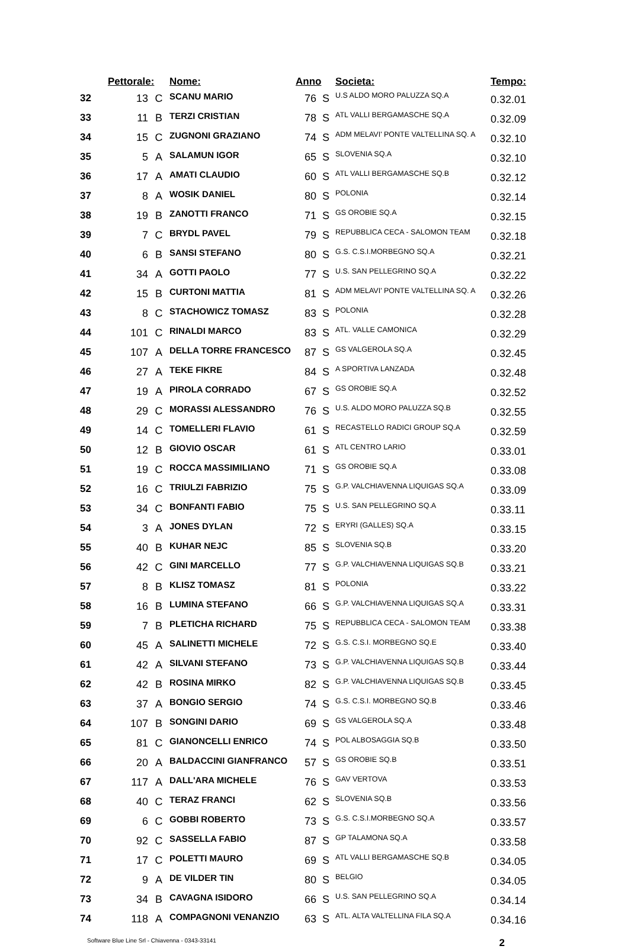| | Pettorale: | | Nome: | Anno | | Societa: | Tempo: |
| --- | --- | --- | --- | --- | --- | --- | --- |
| 32 | 13 | C | SCANU MARIO | 76 | S | U.S ALDO MORO PALUZZA SQ.A | 0.32.01 |
| 33 | 11 | B | TERZI CRISTIAN | 78 | S | ATL VALLI BERGAMASCHE SQ.A | 0.32.09 |
| 34 | 15 | C | ZUGNONI GRAZIANO | 74 | S | ADM MELAVI' PONTE VALTELLINA SQ. A | 0.32.10 |
| 35 | 5 | A | SALAMUN IGOR | 65 | S | SLOVENIA SQ.A | 0.32.10 |
| 36 | 17 | A | AMATI CLAUDIO | 60 | S | ATL VALLI BERGAMASCHE SQ.B | 0.32.12 |
| 37 | 8 | A | WOSIK DANIEL | 80 | S | POLONIA | 0.32.14 |
| 38 | 19 | B | ZANOTTI FRANCO | 71 | S | GS OROBIE SQ.A | 0.32.15 |
| 39 | 7 | C | BRYDL PAVEL | 79 | S | REPUBBLICA CECA - SALOMON TEAM | 0.32.18 |
| 40 | 6 | B | SANSI STEFANO | 80 | S | G.S. C.S.I.MORBEGNO SQ.A | 0.32.21 |
| 41 | 34 | A | GOTTI PAOLO | 77 | S | U.S. SAN PELLEGRINO SQ.A | 0.32.22 |
| 42 | 15 | B | CURTONI MATTIA | 81 | S | ADM MELAVI' PONTE VALTELLINA SQ. A | 0.32.26 |
| 43 | 8 | C | STACHOWICZ TOMASZ | 83 | S | POLONIA | 0.32.28 |
| 44 | 101 | C | RINALDI MARCO | 83 | S | ATL. VALLE CAMONICA | 0.32.29 |
| 45 | 107 | A | DELLA TORRE FRANCESCO | 87 | S | GS VALGEROLA SQ.A | 0.32.45 |
| 46 | 27 | A | TEKE FIKRE | 84 | S | A SPORTIVA LANZADA | 0.32.48 |
| 47 | 19 | A | PIROLA CORRADO | 67 | S | GS OROBIE SQ.A | 0.32.52 |
| 48 | 29 | C | MORASSI ALESSANDRO | 76 | S | U.S. ALDO MORO PALUZZA SQ.B | 0.32.55 |
| 49 | 14 | C | TOMELLERI FLAVIO | 61 | S | RECASTELLO RADICI GROUP SQ.A | 0.32.59 |
| 50 | 12 | B | GIOVIO OSCAR | 61 | S | ATL CENTRO LARIO | 0.33.01 |
| 51 | 19 | C | ROCCA MASSIMILIANO | 71 | S | GS OROBIE SQ.A | 0.33.08 |
| 52 | 16 | C | TRIULZI FABRIZIO | 75 | S | G.P. VALCHIAVENNA LIQUIGAS SQ.A | 0.33.09 |
| 53 | 34 | C | BONFANTI FABIO | 75 | S | U.S. SAN PELLEGRINO SQ.A | 0.33.11 |
| 54 | 3 | A | JONES DYLAN | 72 | S | ERYRI (GALLES) SQ.A | 0.33.15 |
| 55 | 40 | B | KUHAR NEJC | 85 | S | SLOVENIA SQ.B | 0.33.20 |
| 56 | 42 | C | GINI MARCELLO | 77 | S | G.P. VALCHIAVENNA LIQUIGAS SQ.B | 0.33.21 |
| 57 | 8 | B | KLISZ TOMASZ | 81 | S | POLONIA | 0.33.22 |
| 58 | 16 | B | LUMINA STEFANO | 66 | S | G.P. VALCHIAVENNA LIQUIGAS SQ.A | 0.33.31 |
| 59 | 7 | B | PLETICHA RICHARD | 75 | S | REPUBBLICA CECA - SALOMON TEAM | 0.33.38 |
| 60 | 45 | A | SALINETTI MICHELE | 72 | S | G.S. C.S.I. MORBEGNO SQ.E | 0.33.40 |
| 61 | 42 | A | SILVANI STEFANO | 73 | S | G.P. VALCHIAVENNA LIQUIGAS SQ.B | 0.33.44 |
| 62 | 42 | B | ROSINA MIRKO | 82 | S | G.P. VALCHIAVENNA LIQUIGAS SQ.B | 0.33.45 |
| 63 | 37 | A | BONGIO SERGIO | 74 | S | G.S. C.S.I. MORBEGNO SQ.B | 0.33.46 |
| 64 | 107 | B | SONGINI DARIO | 69 | S | GS VALGEROLA SQ.A | 0.33.48 |
| 65 | 81 | C | GIANONCELLI ENRICO | 74 | S | POL ALBOSAGGIA SQ.B | 0.33.50 |
| 66 | 20 | A | BALDACCINI GIANFRANCO | 57 | S | GS OROBIE SQ.B | 0.33.51 |
| 67 | 117 | A | DALL'ARA MICHELE | 76 | S | GAV VERTOVA | 0.33.53 |
| 68 | 40 | C | TERAZ FRANCI | 62 | S | SLOVENIA SQ.B | 0.33.56 |
| 69 | 6 | C | GOBBI ROBERTO | 73 | S | G.S. C.S.I.MORBEGNO SQ.A | 0.33.57 |
| 70 | 92 | C | SASSELLA FABIO | 87 | S | GP TALAMONA SQ.A | 0.33.58 |
| 71 | 17 | C | POLETTI MAURO | 69 | S | ATL VALLI BERGAMASCHE SQ.B | 0.34.05 |
| 72 | 9 | A | DE VILDER TIN | 80 | S | BELGIO | 0.34.05 |
| 73 | 34 | B | CAVAGNA ISIDORO | 66 | S | U.S. SAN PELLEGRINO SQ.A | 0.34.14 |
| 74 | 118 | A | COMPAGNONI VENANZIO | 63 | S | ATL. ALTA VALTELLINA FILA SQ.A | 0.34.16 |
Software Blue Line Srl - Chiavenna - 0343-33141 2